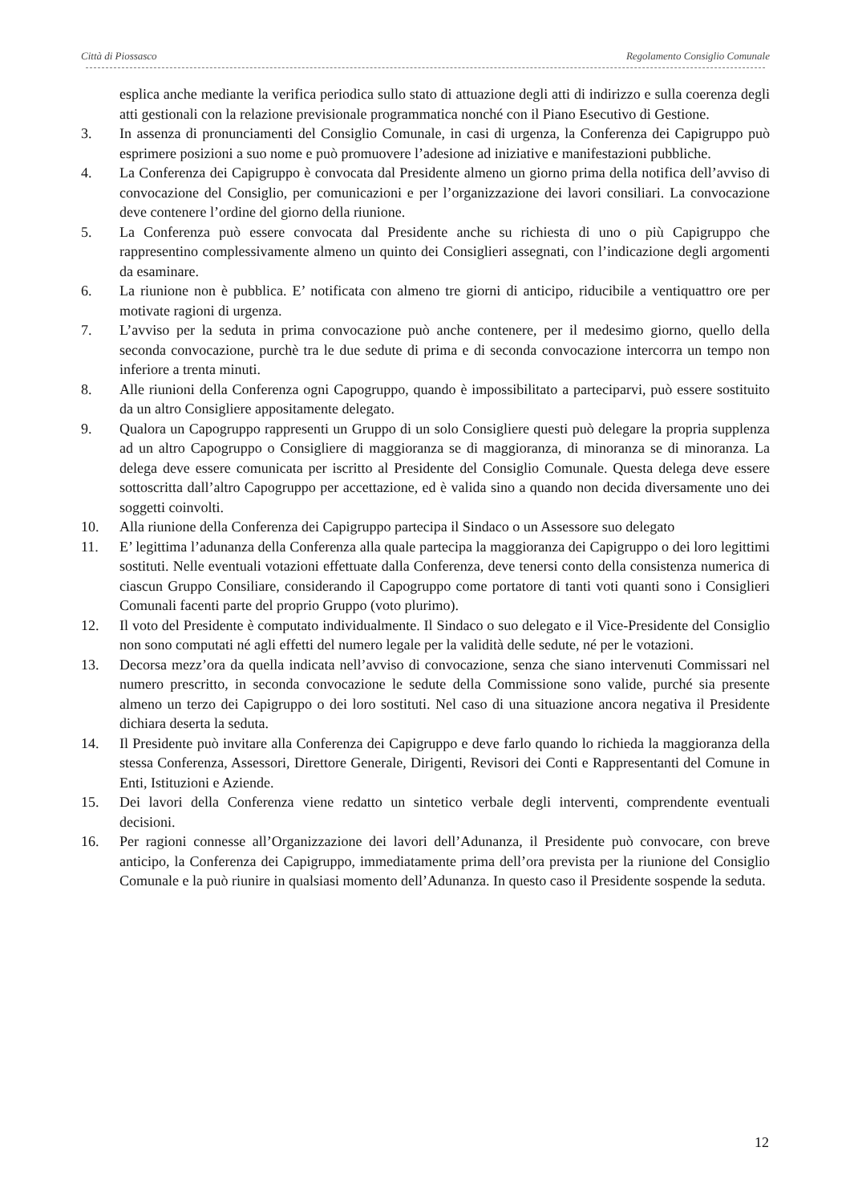Città di Piossasco Regolamento Consiglio Comunale
esplica anche mediante la verifica periodica sullo stato di attuazione degli atti di indirizzo e sulla coerenza degli atti gestionali con la relazione previsionale programmatica nonché con il Piano Esecutivo di Gestione.
3. In assenza di pronunciamenti del Consiglio Comunale, in casi di urgenza, la Conferenza dei Capigruppo può esprimere posizioni a suo nome e può promuovere l’adesione ad iniziative e manifestazioni pubbliche.
4. La Conferenza dei Capigruppo è convocata dal Presidente almeno un giorno prima della notifica dell’avviso di convocazione del Consiglio, per comunicazioni e per l’organizzazione dei lavori consiliari. La convocazione deve contenere l’ordine del giorno della riunione.
5. La Conferenza può essere convocata dal Presidente anche su richiesta di uno o più Capigruppo che rappresentino complessivamente almeno un quinto dei Consiglieri assegnati, con l’indicazione degli argomenti da esaminare.
6. La riunione non è pubblica. E’ notificata con almeno tre giorni di anticipo, riducibile a ventiquattro ore per motivate ragioni di urgenza.
7. L’avviso per la seduta in prima convocazione può anche contenere, per il medesimo giorno, quello della seconda convocazione, purchè tra le due sedute di prima e di seconda convocazione intercorra un tempo non inferiore a trenta minuti.
8. Alle riunioni della Conferenza ogni Capogruppo, quando è impossibilitato a parteciparvi, può essere sostituito da un altro Consigliere appositamente delegato.
9. Qualora un Capogruppo rappresenti un Gruppo di un solo Consigliere questi può delegare la propria supplenza ad un altro Capogruppo o Consigliere di maggioranza se di maggioranza, di minoranza se di minoranza. La delega deve essere comunicata per iscritto al Presidente del Consiglio Comunale. Questa delega deve essere sottoscritta dall’altro Capogruppo per accettazione, ed è valida sino a quando non decida diversamente uno dei soggetti coinvolti.
10. Alla riunione della Conferenza dei Capigruppo partecipa il Sindaco o un Assessore suo delegato
11. E’ legittima l’adunanza della Conferenza alla quale partecipa la maggioranza dei Capigruppo o dei loro legittimi sostituti. Nelle eventuali votazioni effettuate dalla Conferenza, deve tenersi conto della consistenza numerica di ciascun Gruppo Consiliare, considerando il Capogruppo come portatore di tanti voti quanti sono i Consiglieri Comunali facenti parte del proprio Gruppo (voto plurimo).
12. Il voto del Presidente è computato individualmente. Il Sindaco o suo delegato e il Vice-Presidente del Consiglio non sono computati né agli effetti del numero legale per la validità delle sedute, né per le votazioni.
13. Decorsa mezz’ora da quella indicata nell’avviso di convocazione, senza che siano intervenuti Commissari nel numero prescritto, in seconda convocazione le sedute della Commissione sono valide, purché sia presente almeno un terzo dei Capigruppo o dei loro sostituti. Nel caso di una situazione ancora negativa il Presidente dichiara deserta la seduta.
14. Il Presidente può invitare alla Conferenza dei Capigruppo e deve farlo quando lo richieda la maggioranza della stessa Conferenza, Assessori, Direttore Generale, Dirigenti, Revisori dei Conti e Rappresentanti del Comune in Enti, Istituzioni e Aziende.
15. Dei lavori della Conferenza viene redatto un sintetico verbale degli interventi, comprendente eventuali decisioni.
16. Per ragioni connesse all’Organizzazione dei lavori dell’Adunanza, il Presidente può convocare, con breve anticipo, la Conferenza dei Capigruppo, immediatamente prima dell’ora prevista per la riunione del Consiglio Comunale e la può riunire in qualsiasi momento dell’Adunanza. In questo caso il Presidente sospende la seduta.
12